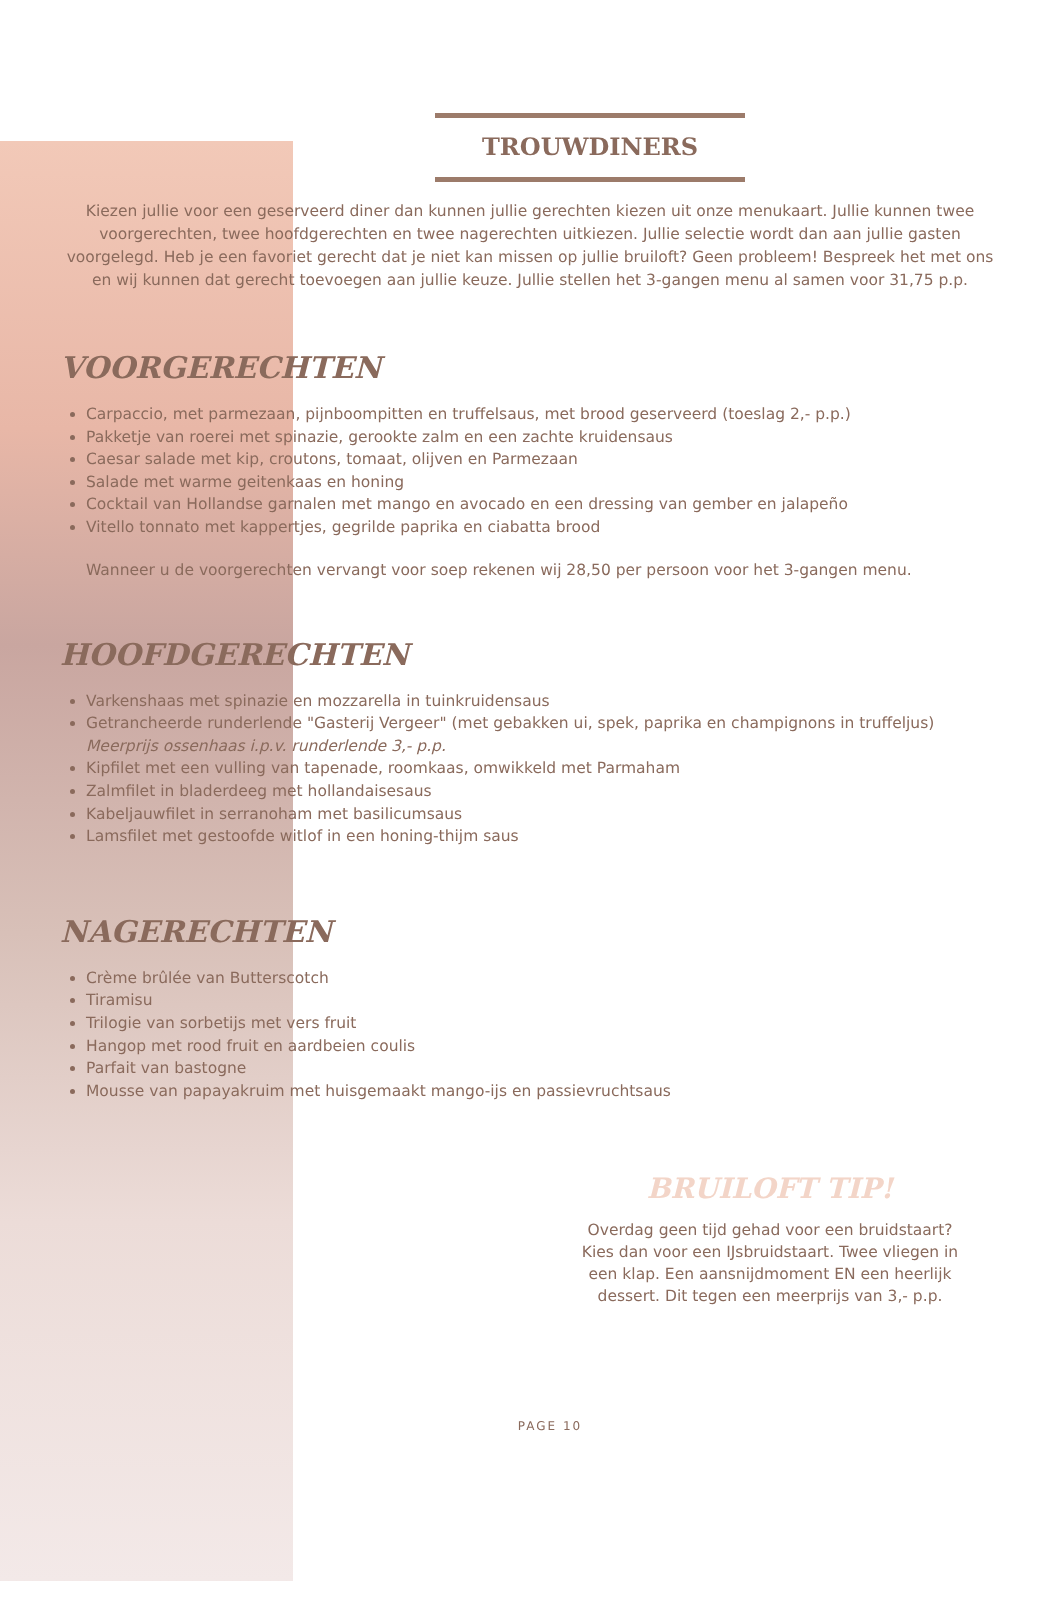TROUWDINERS
Kiezen jullie voor een geserveerd diner dan kunnen jullie gerechten kiezen uit onze menukaart. Jullie kunnen twee voorgerechten, twee hoofdgerechten en twee nagerechten uitkiezen. Jullie selectie wordt dan aan jullie gasten voorgelegd. Heb je een favoriet gerecht dat je niet kan missen op jullie bruiloft? Geen probleem! Bespreek het met ons en wij kunnen dat gerecht toevoegen aan jullie keuze. Jullie stellen het 3-gangen menu al samen voor 31,75 p.p.
VOORGERECHTEN
Carpaccio, met parmezaan, pijnboompitten en truffelsaus, met brood geserveerd (toeslag 2,- p.p.)
Pakketje van roerei met spinazie, gerookte zalm en een zachte kruidensaus
Caesar salade met kip, croutons, tomaat, olijven en Parmezaan
Salade met warme geitenkaas en honing
Cocktail van Hollandse garnalen met mango en avocado en een dressing van gember en jalapeño
Vitello tonnato met kappertjes, gegrilde paprika en ciabatta brood
Wanneer u de voorgerechten vervangt voor soep rekenen wij 28,50 per persoon voor het 3-gangen menu.
HOOFDGERECHTEN
Varkenshaas met spinazie en mozzarella in tuinkruidensaus
Getrancheerde runderlende "Gasterij Vergeer" (met gebakken ui, spek, paprika en champignons in truffeljus)
Meerprijs ossenhaas i.p.v. runderlende 3,- p.p.
Kipfilet met een vulling van tapenade, roomkaas, omwikkeld met Parmaham
Zalmfilet in bladerdeeg met hollandaisesaus
Kabeljauwfilet in serranoham met basilicumsaus
Lamsfilet met gestoofde witlof in een honing-thijm saus
NAGERECHTEN
Crème brûlée van Butterscotch
Tiramisu
Trilogie van sorbetijs met vers fruit
Hangop met rood fruit en aardbeien coulis
Parfait van bastogne
Mousse van papayakruim met huisgemaakt mango-ijs en passievruchtsaus
BRUILOFT TIP!
Overdag geen tijd gehad voor een bruidstaart? Kies dan voor een IJsbruidstaart. Twee vliegen in een klap. Een aansnijdmoment EN een heerlijk dessert. Dit tegen een meerprijs van 3,- p.p.
PAGE 10